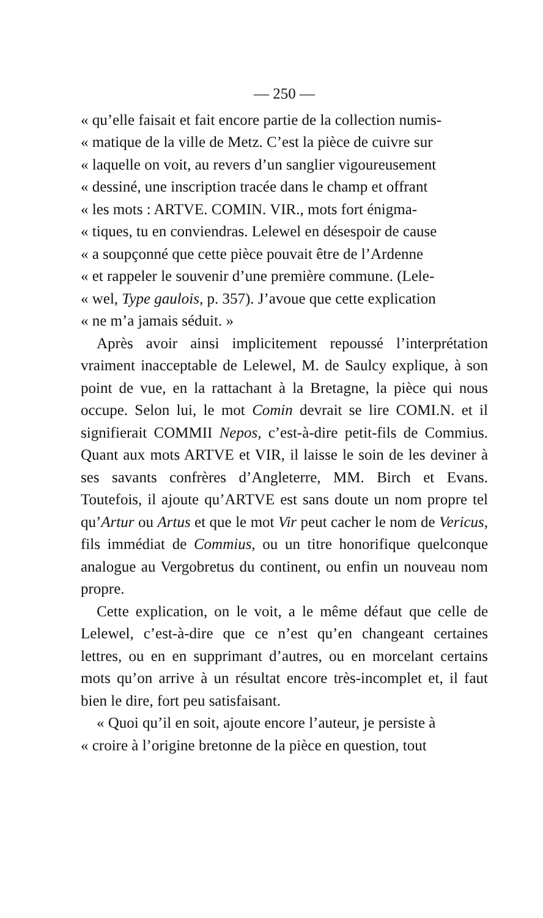— 250 —
« qu’elle faisait et fait encore partie de la collection numis-
« matique de la ville de Metz. C’est la pièce de cuivre sur
« laquelle on voit, au revers d’un sanglier vigoureusement
« dessiné, une inscription tracée dans le champ et offrant
« les mots : ARTVE. COMIN. VIR., mots fort énigma-
« tiques, tu en conviendras. Lelewel en désespoir de cause
« a soupçonné que cette pièce pouvait être de l’Ardenne
« et rappeler le souvenir d’une première commune. (Lele-
« wel, Type gaulois, p. 357). J’avoue que cette explication
« ne m’a jamais séduit. »
Après avoir ainsi implicitement repoussé l’interprétation vraiment inacceptable de Lelewel, M. de Saulcy explique, à son point de vue, en la rattachant à la Bretagne, la pièce qui nous occupe. Selon lui, le mot Comin devrait se lire COMI.N. et il signifierait COMMII Nepos, c’est-à-dire petit-fils de Commius. Quant aux mots ARTVE et VIR, il laisse le soin de les deviner à ses savants confrères d’Angleterre, MM. Birch et Evans. Toutefois, il ajoute qu’ARTVE est sans doute un nom propre tel qu’Artur ou Artus et que le mot Vir peut cacher le nom de Vericus, fils immédiat de Commius, ou un titre honorifique quelconque analogue au Vergobretus du continent, ou enfin un nouveau nom propre.
Cette explication, on le voit, a le même défaut que celle de Lelewel, c’est-à-dire que ce n’est qu’en changeant certaines lettres, ou en en supprimant d’autres, ou en morcelant certains mots qu’on arrive à un résultat encore très-incomplet et, il faut bien le dire, fort peu satisfaisant.
« Quoi qu’il en soit, ajoute encore l’auteur, je persiste à
« croire à l’origine bretonne de la pièce en question, tout